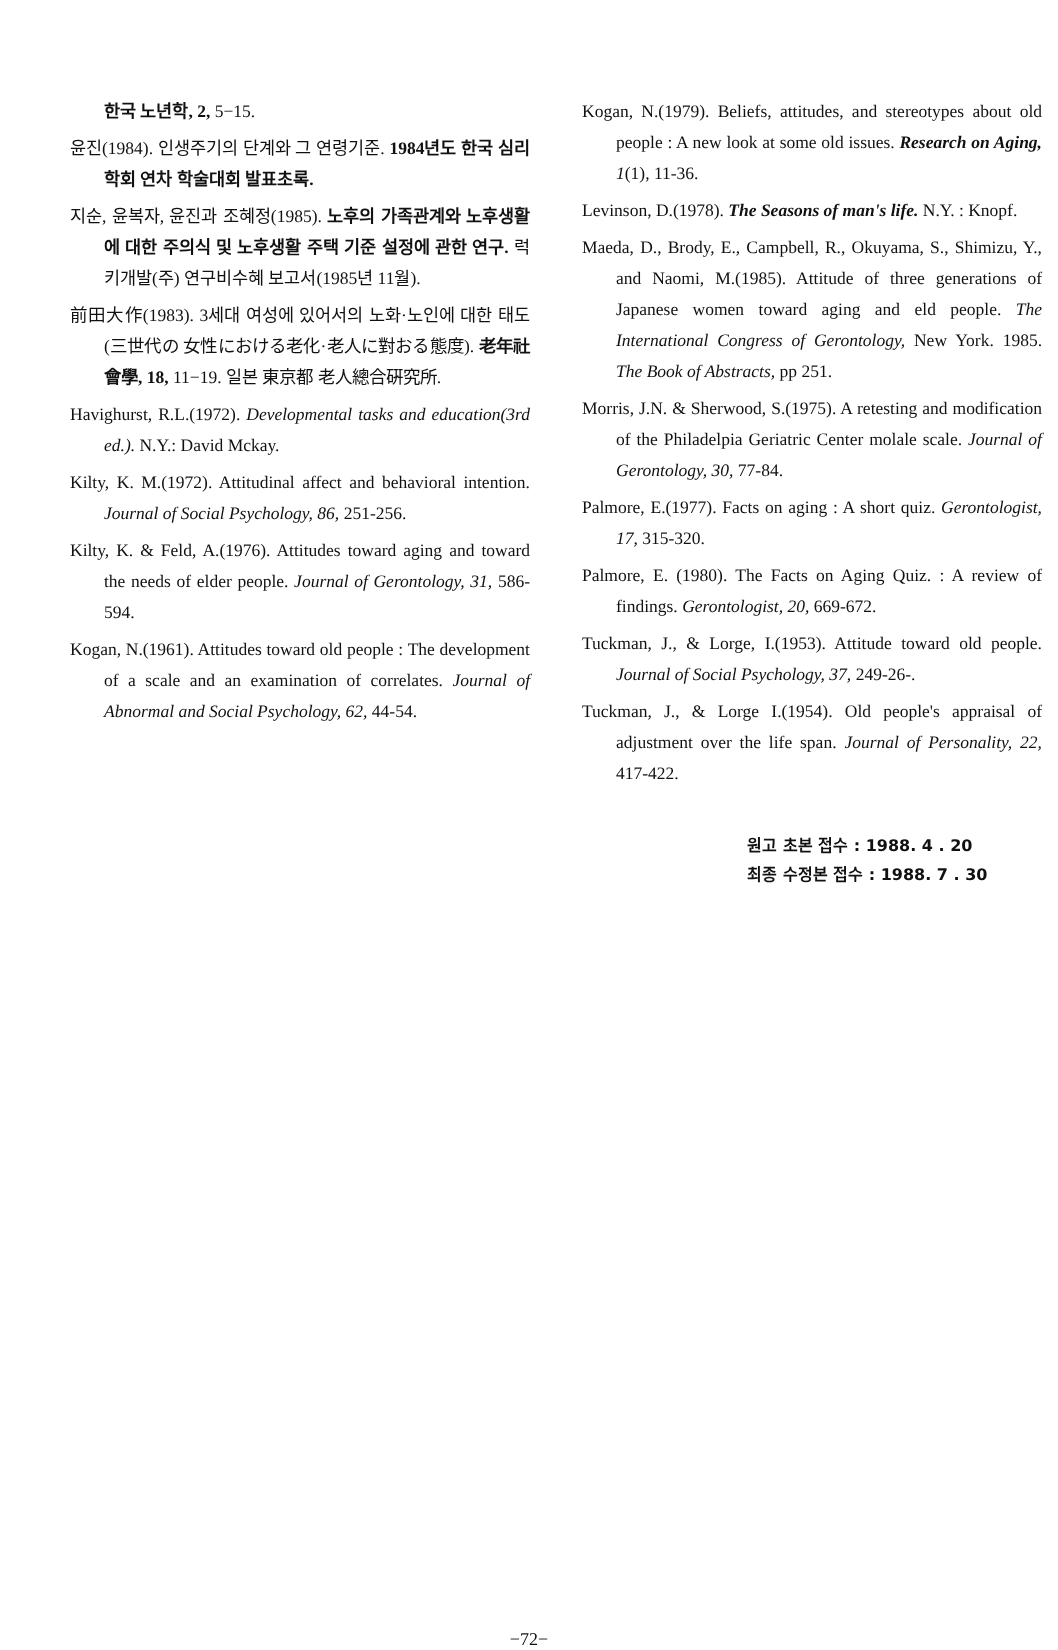한국 노년학, 2, 5−15.
윤진(1984). 인생주기의 단계와 그 연령기준. 1984년도 한국 심리학회 연차 학술대회 발표초록.
지순, 윤복자, 윤진과 조혜정(1985). 노후의 가족관계와 노후생활에 대한 주의식 및 노후생활 주택 기준 설정에 관한 연구. 럭키개발(주) 연구비수혜 보고서(1985년 11월).
前田大作(1983). 3세대 여성에 있어서의 노화·노인에 대한 태도(三世代の 女性における老化·老人に對おる態度). 老年社會學, 18, 11−19. 일본 東京都 老人總合硏究所.
Havighurst, R.L.(1972). Developmental tasks and education(3rd ed.). N.Y.: David Mckay.
Kilty, K. M.(1972). Attitudinal affect and behavioral intention. Journal of Social Psychology, 86, 251-256.
Kilty, K. & Feld, A.(1976). Attitudes toward aging and toward the needs of elder people. Journal of Gerontology, 31, 586-594.
Kogan, N.(1961). Attitudes toward old people : The development of a scale and an examination of correlates. Journal of Abnormal and Social Psychology, 62, 44-54.
Kogan, N.(1979). Beliefs, attitudes, and stereotypes about old people : A new look at some old issues. Research on Aging, 1(1), 11-36.
Levinson, D.(1978). The Seasons of man's life. N.Y. : Knopf.
Maeda, D., Brody, E., Campbell, R., Okuyama, S., Shimizu, Y., and Naomi, M.(1985). Attitude of three generations of Japanese women toward aging and eld people. The International Congress of Gerontology, New York. 1985. The Book of Abstracts, pp 251.
Morris, J.N. & Sherwood, S.(1975). A retesting and modification of the Philadelpia Geriatric Center molale scale. Journal of Gerontology, 30, 77-84.
Palmore, E.(1977). Facts on aging : A short quiz. Gerontologist, 17, 315-320.
Palmore, E. (1980). The Facts on Aging Quiz. : A review of findings. Gerontologist, 20, 669-672.
Tuckman, J., & Lorge, I.(1953). Attitude toward old people. Journal of Social Psychology, 37, 249-26-.
Tuckman, J., & Lorge I.(1954). Old people's appraisal of adjustment over the life span. Journal of Personality, 22, 417-422.
원고 초본 접수 : 1988. 4 . 20
최종 수정본 접수 : 1988. 7 . 30
−72−